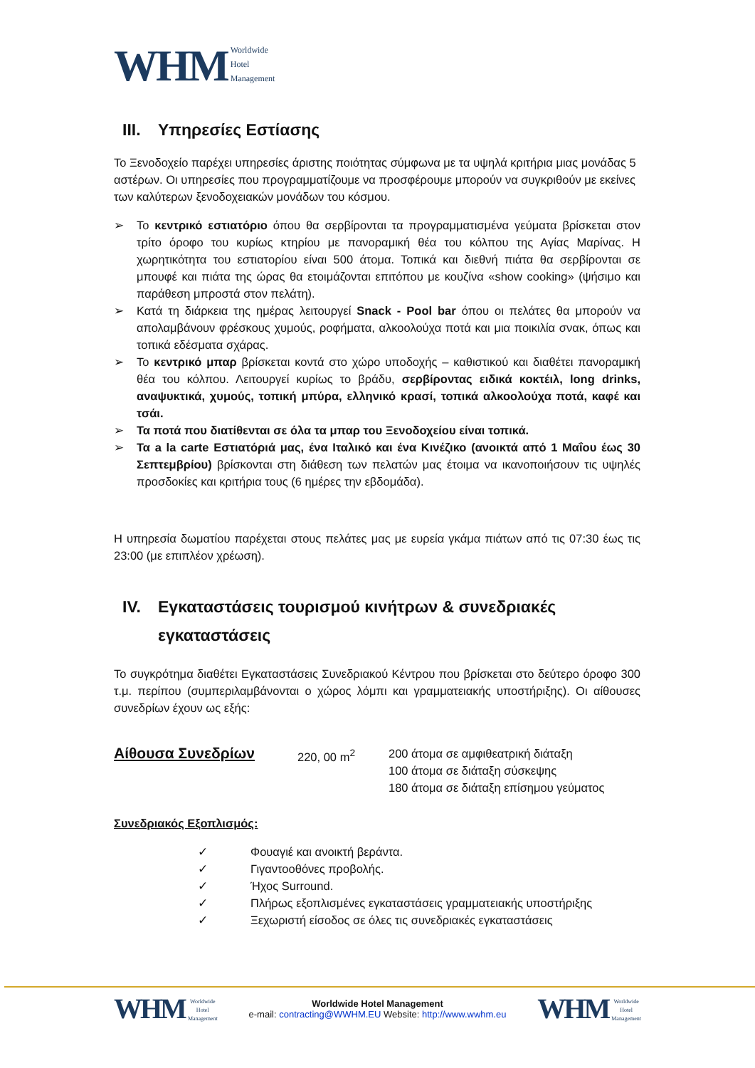WHM Worldwide
Hotel
Management
III. Υπηρεσίες Εστίασης
Το Ξενοδοχείο παρέχει υπηρεσίες άριστης ποιότητας σύμφωνα με τα υψηλά κριτήρια μιας μονάδας 5 αστέρων. Οι υπηρεσίες που προγραμματίζουμε να προσφέρουμε μπορούν να συγκριθούν με εκείνες των καλύτερων ξενοδοχειακών μονάδων του κόσμου.
➢ Το κεντρικό εστιατόριο όπου θα σερβίρονται τα προγραμματισμένα γεύματα βρίσκεται στον τρίτο όροφο του κυρίως κτηρίου με πανοραμική θέα του κόλπου της Αγίας Μαρίνας. Η χωρητικότητα του εστιατορίου είναι 500 άτομα. Τοπικά και διεθνή πιάτα θα σερβίρονται σε μπουφέ και πιάτα της ώρας θα ετοιμάζονται επιτόπου με κουζίνα «show cooking» (ψήσιμο και παράθεση μπροστά στον πελάτη).
➢ Κατά τη διάρκεια της ημέρας λειτουργεί Snack - Pool bar όπου οι πελάτες θα μπορούν να απολαμβάνουν φρέσκους χυμούς, ροφήματα, αλκοολούχα ποτά και μια ποικιλία σνακ, όπως και τοπικά εδέσματα σχάρας.
➢ Το κεντρικό μπαρ βρίσκεται κοντά στο χώρο υποδοχής – καθιστικού και διαθέτει πανοραμική θέα του κόλπου. Λειτουργεί κυρίως το βράδυ, σερβίροντας ειδικά κοκτέιλ, long drinks, αναψυκτικά, χυμούς, τοπική μπύρα, ελληνικό κρασί, τοπικά αλκοολούχα ποτά, καφέ και τσάι.
➢ Τα ποτά που διατίθενται σε όλα τα μπαρ του Ξενοδοχείου είναι τοπικά.
➢ Τα a la carte Εστιατόριά μας, ένα Ιταλικό και ένα Κινέζικο (ανοικτά από 1 Μαΐου έως 30 Σεπτεμβρίου) βρίσκονται στη διάθεση των πελατών μας έτοιμα να ικανοποιήσουν τις υψηλές προσδοκίες και κριτήρια τους (6 ημέρες την εβδομάδα).
Η υπηρεσία δωματίου παρέχεται στους πελάτες μας με ευρεία γκάμα πιάτων από τις 07:30 έως τις 23:00 (με επιπλέον χρέωση).
IV. Εγκαταστάσεις τουρισμού κινήτρων & συνεδριακές εγκαταστάσεις
Το συγκρότημα διαθέτει Εγκαταστάσεις Συνεδριακού Κέντρου που βρίσκεται στο δεύτερο όροφο 300 τ.μ. περίπου (συμπεριλαμβάνονται ο χώρος λόμπι και γραμματειακής υποστήριξης). Οι αίθουσες συνεδρίων έχουν ως εξής:
Αίθουσα Συνεδρίων 220, 00 m<sup>2</sup> 200 άτομα σε αμφιθεατρική διάταξη
100 άτομα σε διάταξη σύσκεψης
180 άτομα σε διάταξη επίσημου γεύματος
Συνεδριακός Εξοπλισμός:
✓ Φουαγιέ και ανοικτή βεράντα.
✓ Γιγαντοοθόνες προβολής.
✓ Ήχος Surround.
✓ Πλήρως εξοπλισμένες εγκαταστάσεις γραμματειακής υποστήριξης
✓ Ξεχωριστή είσοδος σε όλες τις συνεδριακές εγκαταστάσεις
WHM Worldwide
Hotel
Management
Worldwide Hotel Management
e-mail: contracting@WWHM.EU Website: http://www.wwhm.eu
WHM Worldwide
Hotel
Management